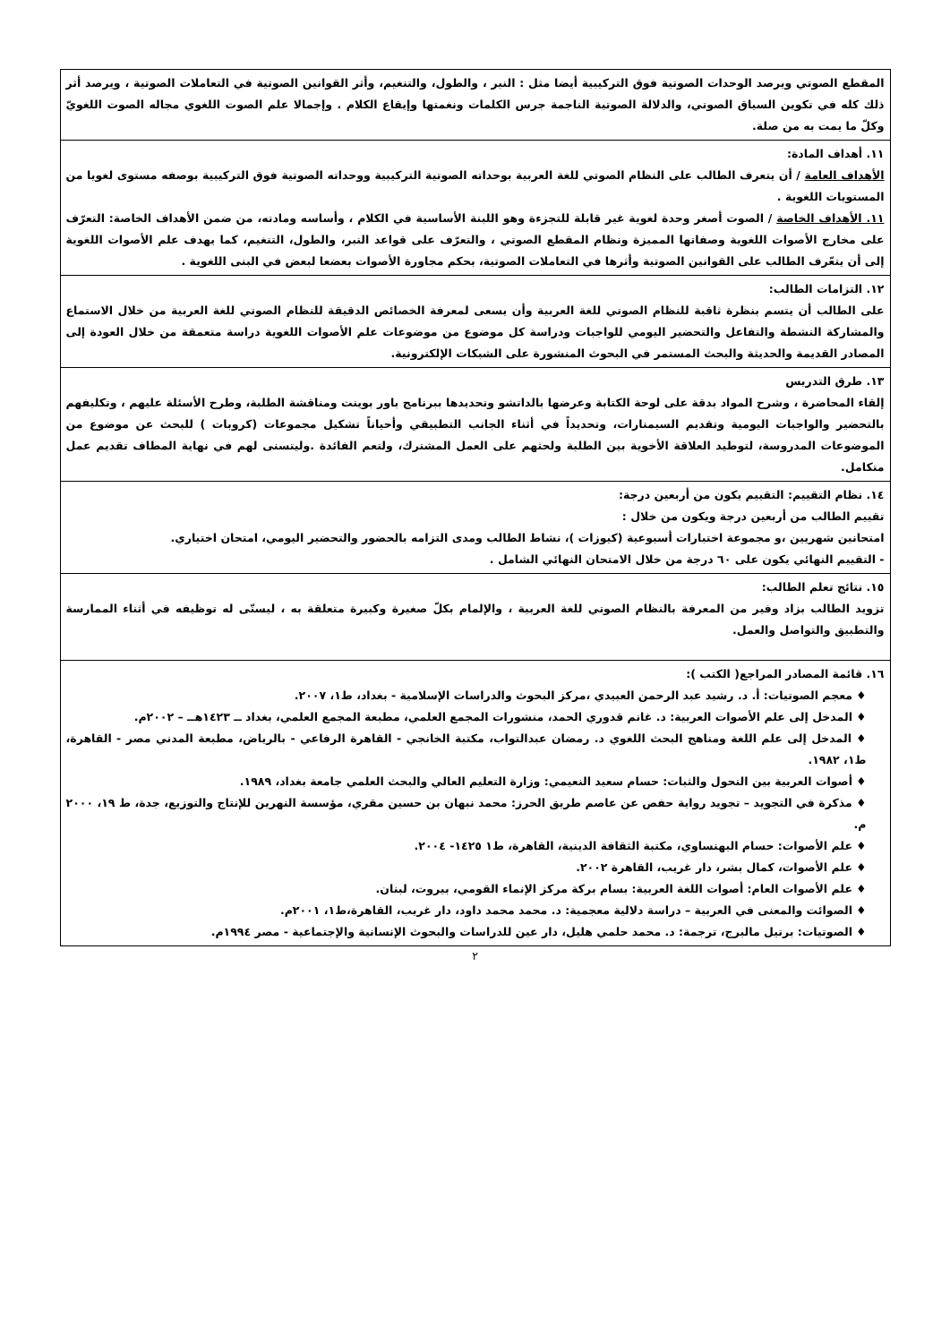| المقطع الصوتي ويرصد الوحدات الصوتية فوق التركيبية أيضا مثل : النبر ، والطول، والتنغيم، وأثر القوانين الصوتية في التعاملات الصوتية ، ويرصد أثر ذلك كله في تكوين السياق الصوتي، والدلالة الصوتية الناجمة جرس الكلمات ونغمتها وإيقاع الكلام . وإجمالا علم الصوت اللغوي مجاله الصوت اللغويّ وكلّ ما يمت به من صلة. |
| ١١. أهداف المادة: الأهداف العامة / أن يتعرف الطالب على النظام الصوتي للغة العربية بوحداته الصوتية التركيبية ووحداته الصوتية فوق التركيبية بوصفه مستوى لغويا من المستويات اللغوية . ١١. الأهداف الخاصة / الصوت أصغر وحدة لغوية غير قابلة للتجزءة وهو اللبنة الأساسية في الكلام ، وأساسه ومادته، من ضمن الأهداف الخاصة: التعرّف على مخارج الأصوات اللغوية وصفاتها المميزة ونظام المقطع الصوتي ، والتعرّف على قواعد النبر، والطول، التنغيم، كما يهدف علم الأصوات اللغوية إلى أن يتعّرف الطالب على القوانين الصوتية وأثرها في التعاملات الصوتية، بحكم مجاورة الأصوات بعضعا لبعض في البنى اللغوية . |
| ١٢. التزامات الطالب: على الطالب أن يتسم بنظرة ثاقبة للنظام الصوتي للغة العربية وأن يسعى لمعرفة الخصائص الدقيقة للنظام الصوتي للغة العربية من خلال الاستماع والمشاركة النشطة والتفاعل والتحضير اليومي للواجبات ودراسة كل موضوع من موضوعات علم الأصوات اللغوية دراسة متعمقة من خلال العودة إلى المصادر القديمة والحديثة والبحث المستمر في البحوث المنشورة على الشبكات الإلكترونية. |
| ١٣. طرق التدريس إلقاء المحاضرة ، وشرح المواد بدقة على لوحة الكتابة وعرضها بالداتشو وتحديدها ببرنامج باور بوينت ومناقشة الطلبة، وطرح الأسئلة عليهم ، وتكليفهم بالتحضير والواجبات اليومية وتقديم السيمنارات، وتحديداً في أثناء الجانب التطبيقي وأحياناً تشكيل مجموعات (كروبات ) للبحث عن موضوع من الموضوعات المدروسة، لتوطيد العلاقة الأخوية بين الطلبة ولحثهم على العمل المشترك، ولتعم الفائدة .وليتسنى لهم في نهاية المطاف تقديم عمل متكامل. |
| ١٤. نظام التقييم: التقييم يكون من أربعين درجة: تقييم الطالب من أربعين درجة ويكون من خلال : امتحانين شهريين ،و مجموعة اختبارات أسبوعية (كيوزات )، نشاط الطالب ومدى التزامه بالحضور والتحضير اليومي، امتحان اختياري. - التقييم النهائي يكون على ٦٠ درجة من خلال الامتحان النهائي الشامل . |
| ١٥. نتائج تعلم الطالب: تزويد الطالب بزاد وفير من المعرفة بالنظام الصوتي للغة العربية ، والإلمام بكلّ صغيرة وكبيرة متعلقة به ، ليسنّى له توظيفه في أثناء الممارسة والتطبيق والتواصل والعمل. |
| ١٦. قائمة المصادر المراجع( الكتب ): ♦ معجم الصوتيات: أ. د. رشيد عبد الرحمن العبيدي ،مركز البحوث والدراسات الإسلامية - بغداد، ط١، ٢٠٠٧. ♦ المدخل إلى علم الأصوات العربية: د. غانم قدوري الحمد، منشورات المجمع العلمي، مطبعة المجمع العلمي، بغداد ــ ١٤٢٣هــ – ٢٠٠٢م. ♦ المدخل إلى علم اللغة ومناهج البحث اللغوي د. رمضان عبدالتواب، مكتبة الخانجي - القاهرة الرفاعي - بالرياض، مطبعة المدني مصر - القاهرة، ط١، ١٩٨٢. ♦ أصوات العربية بين التحول والثبات: حسام سعيد النعيمي: وزارة التعليم العالي والبحث العلمي جامعة بغداد، ١٩٨٩. ♦ مذكرة في التجويد – تجويد رواية حفص عن عاصم طريق الحرز: محمد نبهان بن حسين مقري، مؤسسة النهرين للإنتاج والتوزيع، جدة، ط ١٩، ٢٠٠٠ م. ♦ علم الأصوات: حسام البهنساوي، مكتبة الثقافة الدينية، القاهرة، ط١ ١٤٢٥- ٢٠٠٤. ♦ علم الأصوات، كمال بشر، دار غريب، القاهرة ٢٠٠٢. ♦ علم الأصوات العام: أصوات اللغة العربية: بسام بركة مركز الإنماء القومي، بيروت، لبنان. ♦ الصوائت والمعنى في العربية – دراسة دلالية معجمية: د. محمد محمد داود، دار غريب، القاهرة،ط١، ٢٠٠١م. ♦ الصوتيات: برتيل مالبرج، ترجمة: د. محمد حلمي هليل، دار عين للدراسات والبحوث الإنسانية والإجتماعية - مصر ١٩٩٤م. |
٢